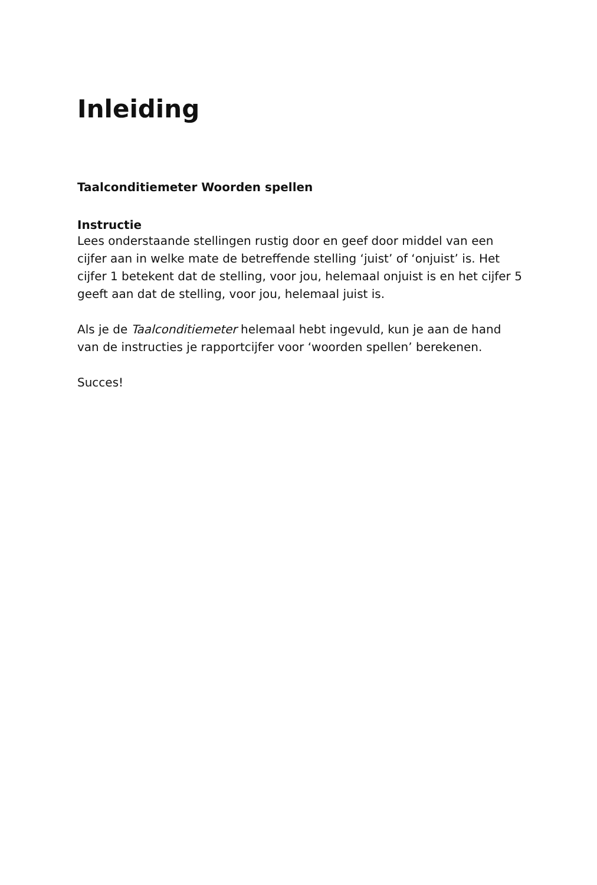Inleiding
Taalconditiemeter Woorden spellen
Instructie
Lees onderstaande stellingen rustig door en geef door middel van een cijfer aan in welke mate de betreffende stelling ‘juist’ of ‘onjuist’ is. Het cijfer 1 betekent dat de stelling, voor jou, helemaal onjuist is en het cijfer 5 geeft aan dat de stelling, voor jou, helemaal juist is.
Als je de Taalconditiemeter helemaal hebt ingevuld, kun je aan de hand van de instructies je rapportcijfer voor ‘woorden spellen’ berekenen.
Succes!